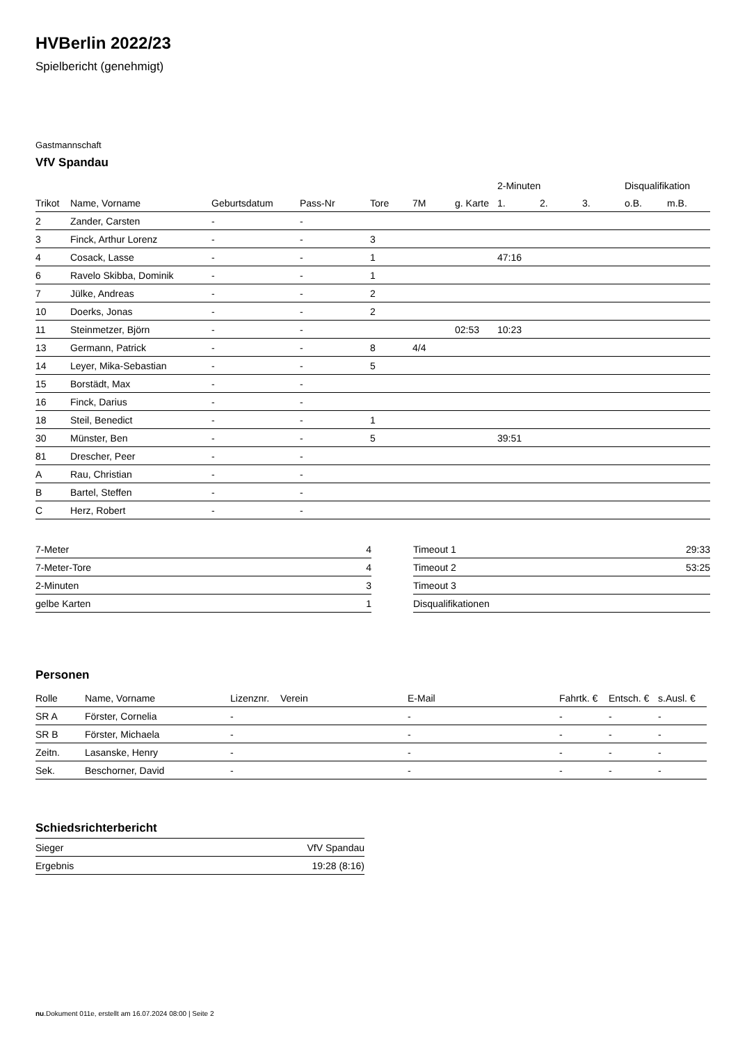HVBerlin 2022/23
Spielbericht (genehmigt)
Gastmannschaft
VfV Spandau
| | | | | | | | 2-Minuten | | | Disqualifikation | |
| --- | --- | --- | --- | --- | --- | --- | --- | --- | --- | --- | --- |
| Trikot | Name, Vorname | Geburtsdatum | Pass-Nr | Tore | 7M | g. Karte | 1. | 2. | 3. | o.B. | m.B. |
| 2 | Zander, Carsten | - | - | | | | | | | | |
| 3 | Finck, Arthur Lorenz | - | - | 3 | | | | | | | |
| 4 | Cosack, Lasse | - | - | 1 | | | 47:16 | | | | |
| 6 | Ravelo Skibba, Dominik | - | - | 1 | | | | | | | |
| 7 | Jülke, Andreas | - | - | 2 | | | | | | | |
| 10 | Doerks, Jonas | - | - | 2 | | | | | | | |
| 11 | Steinmetzer, Björn | - | - | | | 02:53 | 10:23 | | | | |
| 13 | Germann, Patrick | - | - | 8 | 4/4 | | | | | | |
| 14 | Leyer, Mika-Sebastian | - | - | 5 | | | | | | | |
| 15 | Borstädt, Max | - | - | | | | | | | | |
| 16 | Finck, Darius | - | - | | | | | | | | |
| 18 | Steil, Benedict | - | - | 1 | | | | | | | |
| 30 | Münster, Ben | - | - | 5 | | | 39:51 | | | | |
| 81 | Drescher, Peer | - | - | | | | | | | | |
| A | Rau, Christian | - | - | | | | | | | | |
| B | Bartel, Steffen | - | - | | | | | | | | |
| C | Herz, Robert | - | - | | | | | | | | |
| 7-Meter | 4 |
| 7-Meter-Tore | 4 |
| 2-Minuten | 3 |
| gelbe Karten | 1 |
| Timeout 1 | 29:33 |
| Timeout 2 | 53:25 |
| Timeout 3 | |
| Disqualifikationen | |
Personen
| Rolle | Name, Vorname | Lizenznr. | Verein | E-Mail | Fahrtk. € | Entsch. € | s.Ausl. € |
| --- | --- | --- | --- | --- | --- | --- | --- |
| SR A | Förster, Cornelia | - | | - | - | - | - |
| SR B | Förster, Michaela | - | | - | - | - | - |
| Zeitn. | Lasanske, Henry | - | | - | - | - | - |
| Sek. | Beschorner, David | - | | - | - | - | - |
Schiedsrichterbericht
| Sieger | VfV Spandau |
| Ergebnis | 19:28 (8:16) |
nu.Dokument 011e, erstellt am 16.07.2024 08:00 | Seite 2